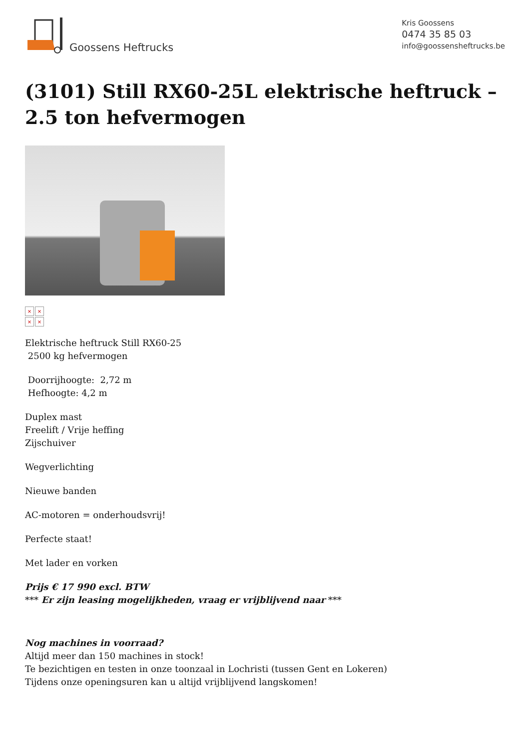Goossens Heftrucks
Kris Goossens
0474 35 85 03
info@goossensheftrucks.be
(3101) Still RX60-25L elektrische heftruck – 2.5 ton hefvermogen
× × × ×
Elektrische heftruck Still RX60-25
2500 kg hefvermogen
Doorrijhoogte: 2,72 m
Hefhoogte: 4,2 m
Duplex mast
Freelift / Vrije heffing
Zijschuiver
Wegverlichting
Nieuwe banden
AC-motoren = onderhoudsvrij!
Perfecte staat!
Met lader en vorken
Prijs € 17 990 excl. BTW
*** Er zijn leasing mogelijkheden, vraag er vrijblijvend naar ***
Nog machines in voorraad?
Altijd meer dan 150 machines in stock!
Te bezichtigen en testen in onze toonzaal in Lochristi (tussen Gent en Lokeren)
Tijdens onze openingsuren kan u altijd vrijblijvend langskomen!